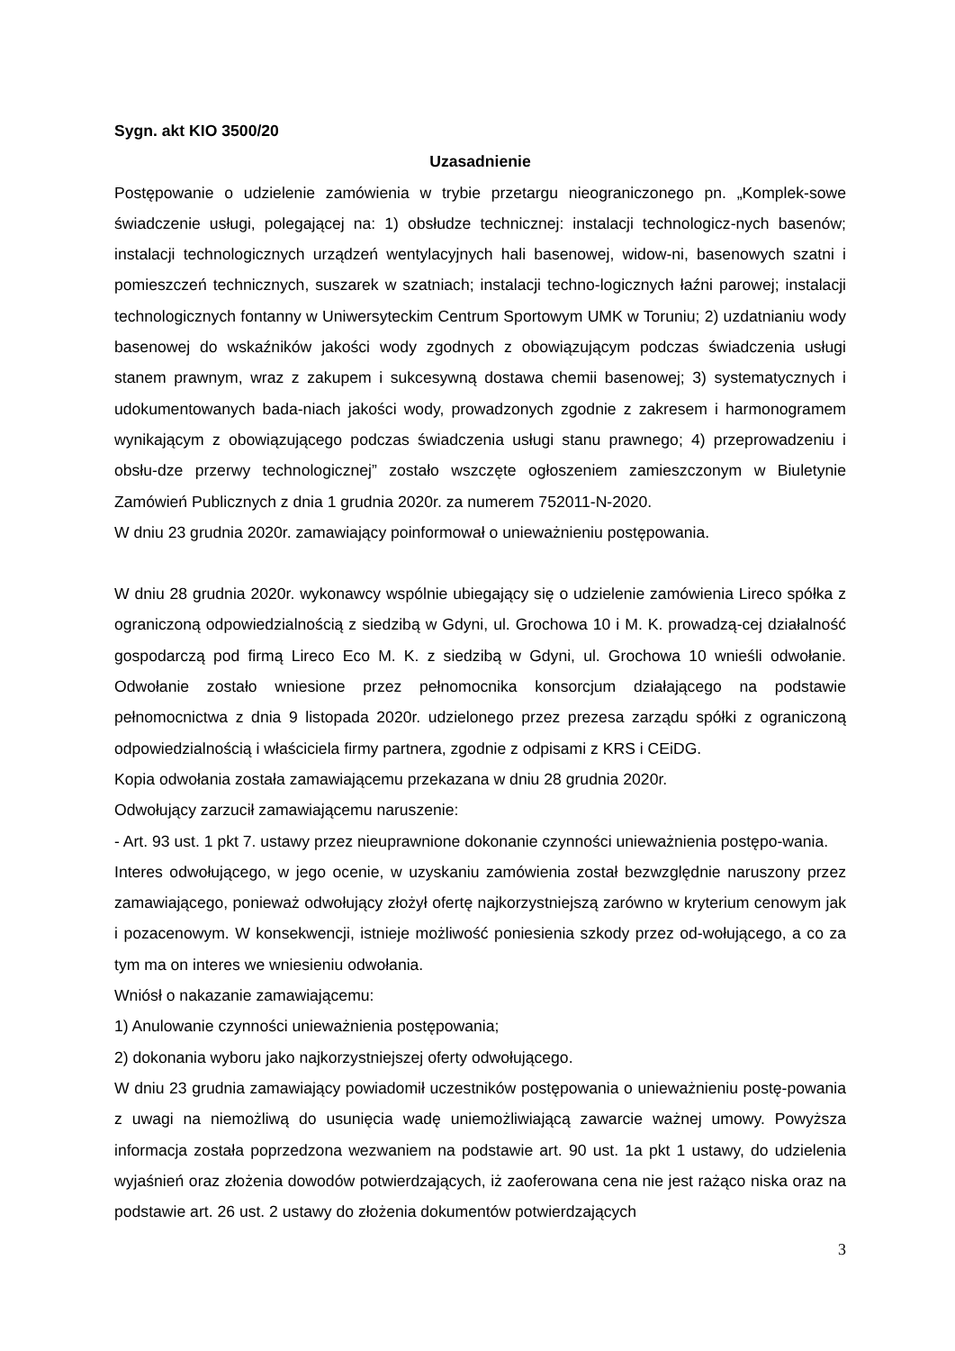Sygn. akt KIO 3500/20
Uzasadnienie
Postępowanie o udzielenie zamówienia w trybie przetargu nieograniczonego pn. „Komplek-sowe świadczenie usługi, polegającej na: 1) obsłudze technicznej: instalacji technologicz-nych basenów; instalacji technologicznych urządzeń wentylacyjnych hali basenowej, widow-ni, basenowych szatni i pomieszczeń technicznych, suszarek w szatniach; instalacji techno-logicznych łaźni parowej; instalacji technologicznych fontanny w Uniwersyteckim Centrum Sportowym UMK w Toruniu; 2) uzdatnianiu wody basenowej do wskaźników jakości wody zgodnych z obowiązującym podczas świadczenia usługi stanem prawnym, wraz z zakupem i sukcesywną dostawa chemii basenowej; 3) systematycznych i udokumentowanych bada-niach jakości wody, prowadzonych zgodnie z zakresem i harmonogramem wynikającym z obowiązującego podczas świadczenia usługi stanu prawnego; 4) przeprowadzeniu i obsłu-dze przerwy technologicznej” zostało wszczęte ogłoszeniem zamieszczonym w Biuletynie Zamówień Publicznych z dnia 1 grudnia 2020r. za numerem 752011-N-2020.
W dniu 23 grudnia 2020r. zamawiający poinformował o unieważnieniu postępowania.
W dniu 28 grudnia 2020r. wykonawcy wspólnie ubiegający się o udzielenie zamówienia Lireco spółka z ograniczoną odpowiedzialnością z siedzibą w Gdyni, ul. Grochowa 10 i M. K. prowadzą-cej działalność gospodarczą pod firmą Lireco Eco M. K. z siedzibą w Gdyni, ul. Grochowa 10 wnieśli odwołanie. Odwołanie zostało wniesione przez pełnomocnika konsorcjum działającego na podstawie pełnomocnictwa z dnia 9 listopada 2020r. udzielonego przez prezesa zarządu spółki z ograniczoną odpowiedzialnością i właściciela firmy partnera, zgodnie z odpisami z KRS i CEiDG.
Kopia odwołania została zamawiającemu przekazana w dniu 28 grudnia 2020r.
Odwołujący zarzucił zamawiającemu naruszenie:
- Art. 93 ust. 1 pkt 7. ustawy przez nieuprawnione dokonanie czynności unieważnienia postępo-wania.
Interes odwołującego, w jego ocenie, w uzyskaniu zamówienia został bezwzględnie naruszony przez zamawiającego, ponieważ odwołujący złożył ofertę najkorzystniejszą zarówno w kryterium cenowym jak i pozacenowym. W konsekwencji, istnieje możliwość poniesienia szkody przez od-wołującego, a co za tym ma on interes we wniesieniu odwołania.
Wniósł o nakazanie zamawiającemu:
1) Anulowanie czynności unieważnienia postępowania;
2) dokonania wyboru jako najkorzystniejszej oferty odwołującego.
W dniu 23 grudnia zamawiający powiadomił uczestników postępowania o unieważnieniu postę-powania z uwagi na niemożliwą do usunięcia wadę uniemożliwiającą zawarcie ważnej umowy. Powyższa informacja została poprzedzona wezwaniem na podstawie art. 90 ust. 1a pkt 1 ustawy, do udzielenia wyjaśnień oraz złożenia dowodów potwierdzających, iż zaoferowana cena nie jest rażąco niska oraz na podstawie art. 26 ust. 2 ustawy do złożenia dokumentów potwierdzających
3